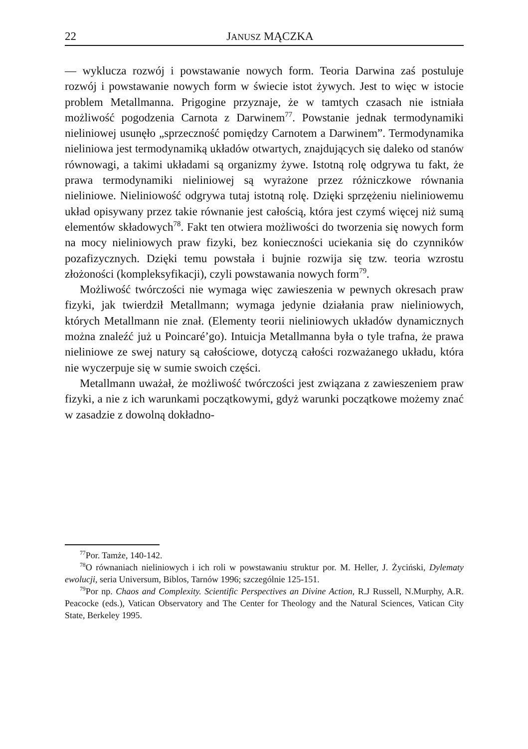22 JANUSZ MĄCZKA
— wyklucza rozwój i powstawanie nowych form. Teoria Darwina zaś postuluje rozwój i powstawanie nowych form w świecie istot żywych. Jest to więc w istocie problem Metallmanna. Prigogine przyznaje, że w tamtych czasach nie istniała możliwość pogodzenia Carnota z Darwinem<sup>77</sup>. Powstanie jednak termodynamiki nieliniowej usunęło „sprzeczność pomiędzy Carnotem a Darwinem”. Termodynamika nieliniowa jest termodynamiką układów otwartych, znajdujących się daleko od stanów równowagi, a takimi układami są organizmy żywe. Istotną rolę odgrywa tu fakt, że prawa termodynamiki nieliniowej są wyrażone przez różniczkowe równania nieliniowe. Nieliniowość odgrywa tutaj istotną rolę. Dzięki sprzężeniu nieliniowemu układ opisywany przez takie równanie jest całością, która jest czymś więcej niż sumą elementów składowych<sup>78</sup>. Fakt ten otwiera możliwości do tworzenia się nowych form na mocy nieliniowych praw fizyki, bez konieczności uciekania się do czynników pozafizycznych. Dzięki temu powstała i bujnie rozwija się tzw. teoria wzrostu złożoności (kompleksyfikacji), czyli powstawania nowych form<sup>79</sup>.
Możliwość twórczości nie wymaga więc zawieszenia w pewnych okresach praw fizyki, jak twierdził Metallmann; wymaga jedynie działania praw nieliniowych, których Metallmann nie znał. (Elementy teorii nieliniowych układów dynamicznych można znaleźć już u Poincaré’go). Intuicja Metallmanna była o tyle trafna, że prawa nieliniowe ze swej natury są całościowe, dotyczą całości rozważanego układu, która nie wyczerpuje się w sumie swoich części.
Metallmann uważał, że możliwość twórczości jest związana z zawieszeniem praw fizyki, a nie z ich warunkami początkowymi, gdyż warunki początkowe możemy znać w zasadzie z dowolną dokładno-
<sup>77</sup> Por. Tamże, 140-142.
<sup>78</sup>O równaniach nieliniowych i ich roli w powstawaniu struktur por. M. Heller, J. Życiński, Dylematy ewolucji, seria Universum, Biblos, Tarnów 1996; szczególnie 125-151.
<sup>79</sup> Por np. Chaos and Complexity. Scientific Perspectives an Divine Action, R.J Russell, N.Murphy, A.R. Peacocke (eds.), Vatican Observatory and The Center for Theology and the Natural Sciences, Vatican City State, Berkeley 1995.